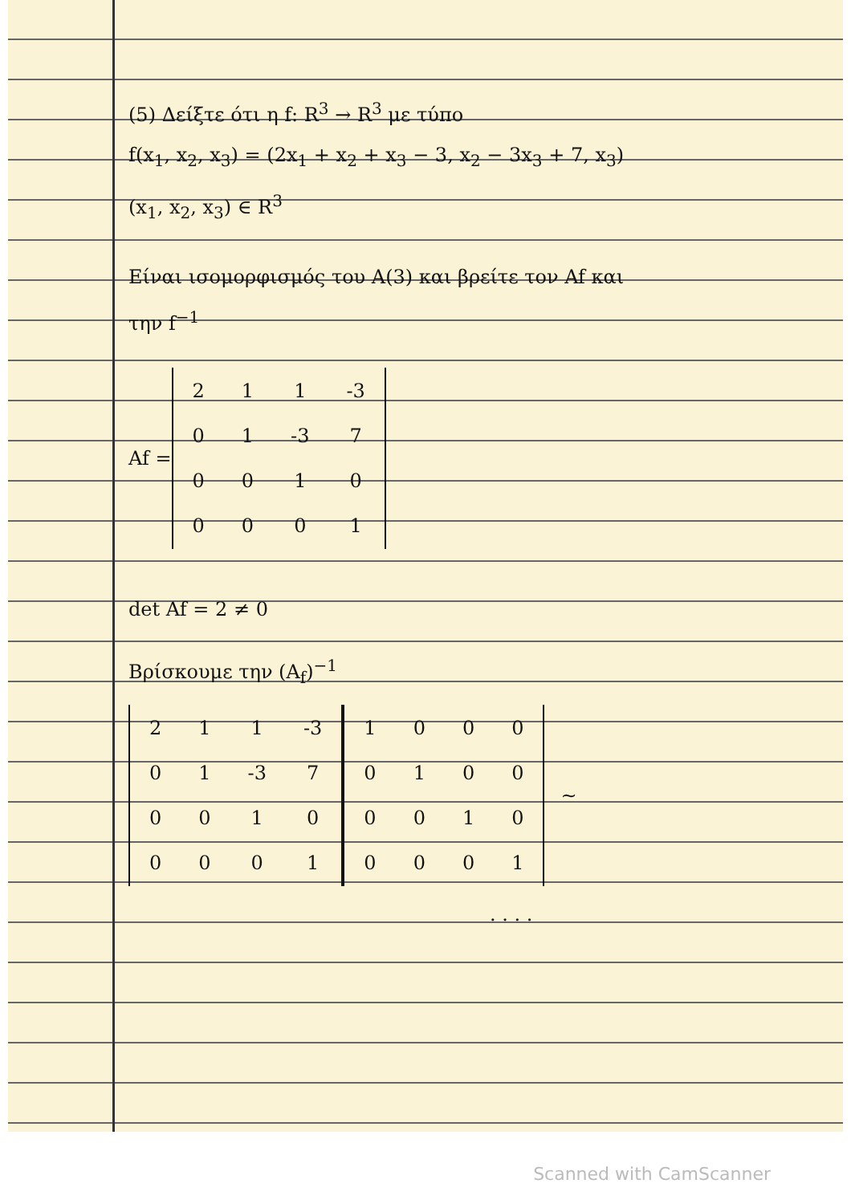(5) Δείξτε ότι η f: R<sup>3</sup> → R<sup>3</sup> με τύπο
f(x<sub>1</sub>, x<sub>2</sub>, x<sub>3</sub>) = (2x<sub>1</sub> + x<sub>2</sub> + x<sub>3</sub> − 3, x<sub>2</sub> − 3x<sub>3</sub> + 7, x<sub>3</sub>)
(x<sub>1</sub>, x<sub>2</sub>, x<sub>3</sub>) ∈ R<sup>3</sup>
Είναι ισομορφισμός του A(3) και βρείτε τον Af και
την f<sup>−1</sup>
Af =
| 2 | 1 | 1 | -3 |
| 0 | 1 | -3 | 7 |
| 0 | 0 | 1 | 0 |
| 0 | 0 | 0 | 1 |
det Af = 2 ≠ 0
Βρίσκουμε την (A<sub>f</sub>)<sup>−1</sup>
| 2 | 1 | 1 | -3 |
| 0 | 1 | -3 | 7 |
| 0 | 0 | 1 | 0 |
| 0 | 0 | 0 | 1 |
| 1 | 0 | 0 | 0 |
| 0 | 1 | 0 | 0 |
| 0 | 0 | 1 | 0 |
| 0 | 0 | 0 | 1 |
~
. . . .
Scanned with CamScanner